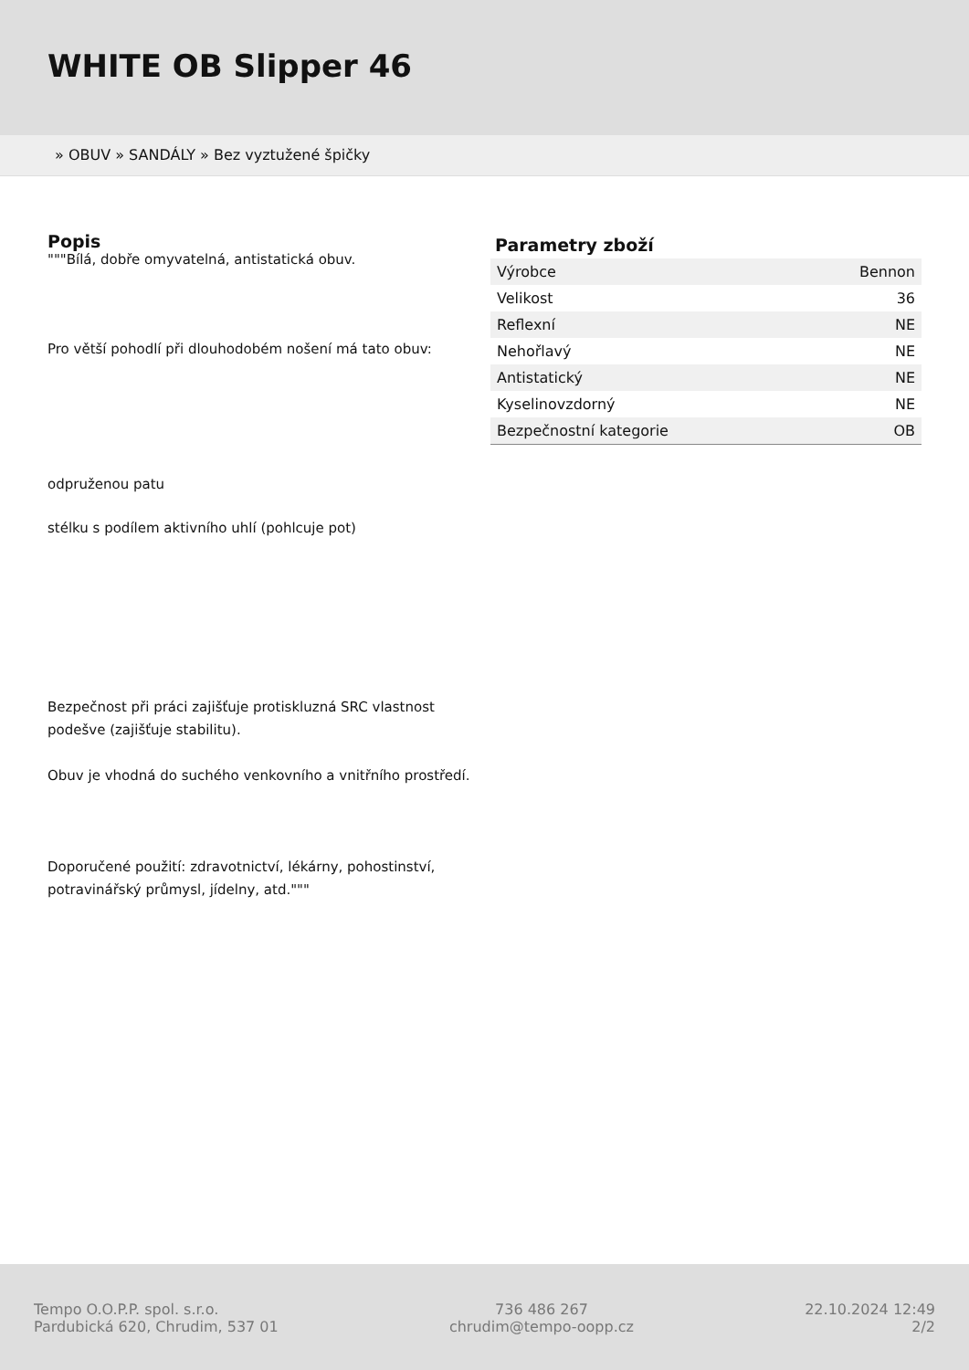WHITE OB Slipper 46
» OBUV » SANDÁLY » Bez vyztužené špičky
Popis
"""Bílá, dobře omyvatelná, antistatická obuv.
Pro větší pohodlí při dlouhodobém nošení má tato obuv:
odpruženou patu
stélku s podílem aktivního uhlí (pohlcuje pot)
Bezpečnost při práci zajišťuje protiskluzná SRC vlastnost podešve (zajišťuje stabilitu).
Obuv je vhodná do suchého venkovního a vnitřního prostředí.
Doporučené použití: zdravotnictví, lékárny, pohostinství, potravinářský průmysl, jídelny, atd."""
Parametry zboží
| Výrobce | Bennon |
| Velikost | 36 |
| Reflexní | NE |
| Nehořlavý | NE |
| Antistatický | NE |
| Kyselinovzdorný | NE |
| Bezpečnostní kategorie | OB |
Tempo O.O.P.P. spol. s.r.o.
Pardubická 620, Chrudim, 537 01
736 486 267
chrudim@tempo-oopp.cz
22.10.2024 12:49
2/2